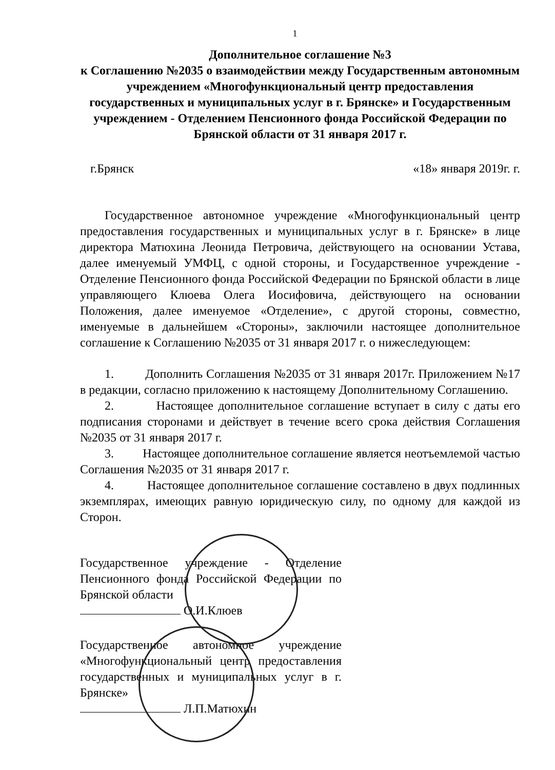1
Дополнительное соглашение №3
к Соглашению №2035 о взаимодействии между Государственным автономным учреждением «Многофункциональный центр предоставления государственных и муниципальных услуг в г. Брянске» и Государственным учреждением - Отделением Пенсионного фонда Российской Федерации по Брянской области от 31 января 2017 г.
г.Брянск «18» января 2019г. г.
Государственное автономное учреждение «Многофункциональный центр предоставления государственных и муниципальных услуг в г. Брянске» в лице директора Матюхина Леонида Петровича, действующего на основании Устава, далее именуемый УМФЦ, с одной стороны, и Государственное учреждение - Отделение Пенсионного фонда Российской Федерации по Брянской области в лице управляющего Клюева Олега Иосифовича, действующего на основании Положения, далее именуемое «Отделение», с другой стороны, совместно, именуемые в дальнейшем «Стороны», заключили настоящее дополнительное соглашение к Соглашению №2035 от 31 января 2017 г. о нижеследующем:
1. Дополнить Соглашения №2035 от 31 января 2017г. Приложением №17 в редакции, согласно приложению к настоящему Дополнительному Соглашению.
2. Настоящее дополнительное соглашение вступает в силу с даты его подписания сторонами и действует в течение всего срока действия Соглашения №2035 от 31 января 2017 г.
3. Настоящее дополнительное соглашение является неотъемлемой частью Соглашения №2035 от 31 января 2017 г.
4. Настоящее дополнительное соглашение составлено в двух подлинных экземплярах, имеющих равную юридическую силу, по одному для каждой из Сторон.
Государственное учреждение - Отделение Пенсионного фонда Российской Федерации по Брянской области
О.И.Клюев
Государственное автономное учреждение «Многофункциональный центр предоставления государственных и муниципальных услуг в г. Брянске»
Л.П.Матюхин